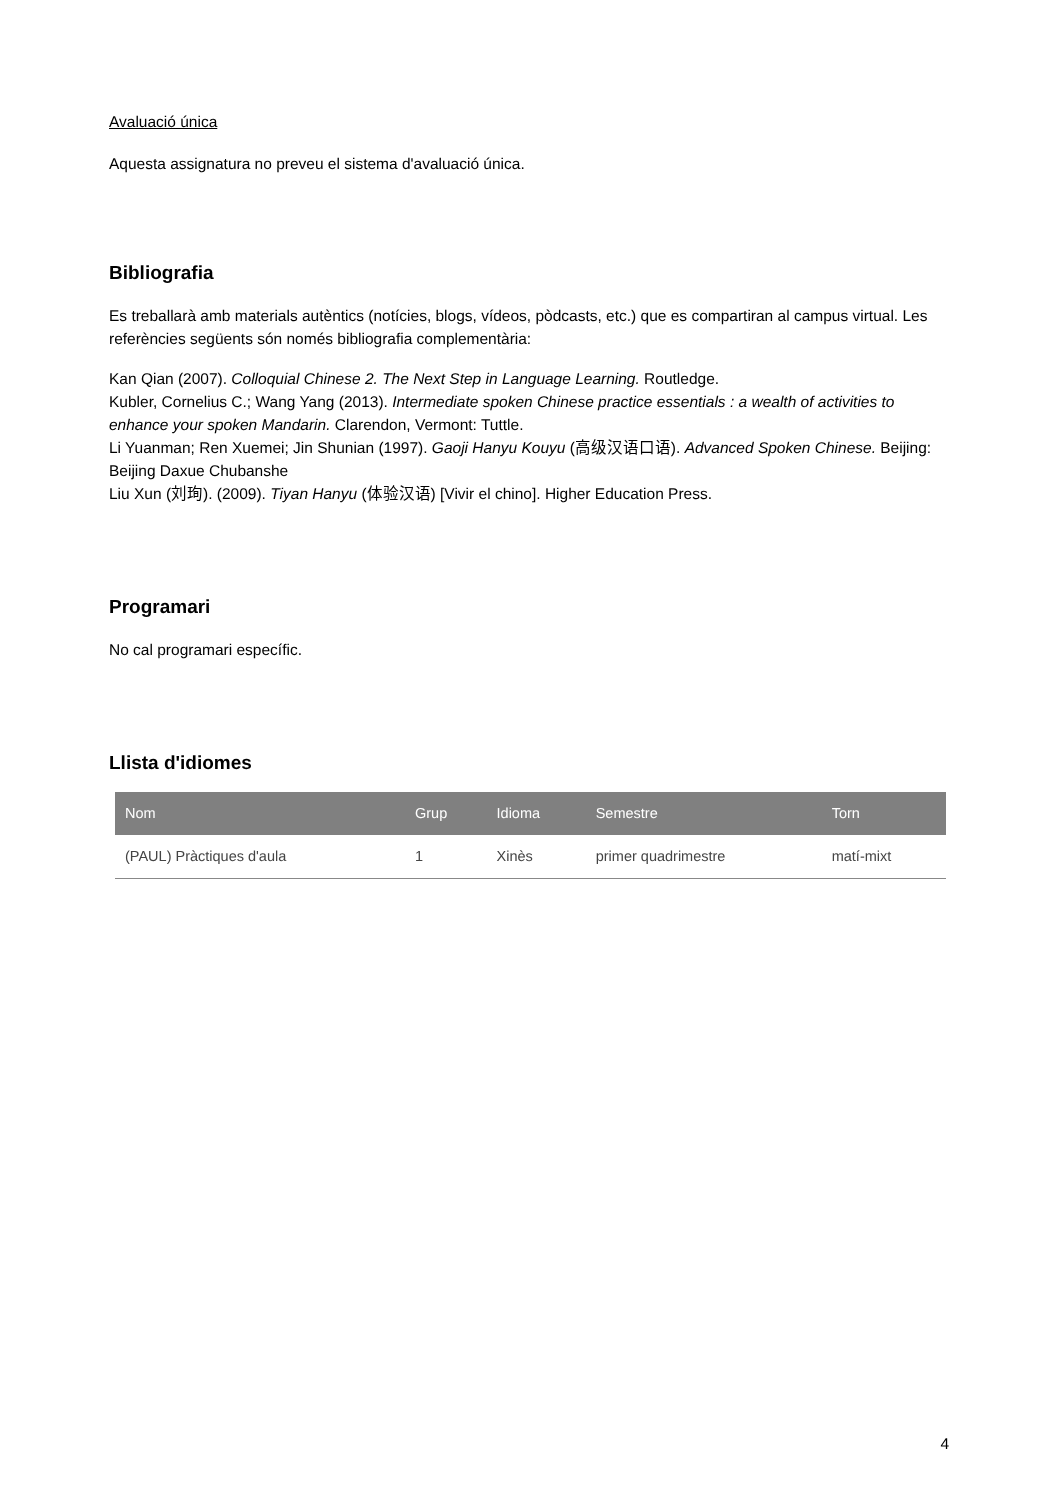Avaluació única
Aquesta assignatura no preveu el sistema d'avaluació única.
Bibliografia
Es treballarà amb materials autèntics (notícies, blogs, vídeos, pòdcasts, etc.) que es compartiran al campus virtual. Les referències següents són només bibliografia complementària:
Kan Qian (2007). Colloquial Chinese 2. The Next Step in Language Learning. Routledge.
Kubler, Cornelius C.; Wang Yang (2013). Intermediate spoken Chinese practice essentials : a wealth of activities to enhance your spoken Mandarin. Clarendon, Vermont: Tuttle.
Li Yuanman; Ren Xuemei; Jin Shunian (1997). Gaoji Hanyu Kouyu (高级汉语口语). Advanced Spoken Chinese. Beijing: Beijing Daxue Chubanshe
Liu Xun (刘珣). (2009). Tiyan Hanyu (体验汉语) [Vivir el chino]. Higher Education Press.
Programari
No cal programari específic.
Llista d'idiomes
| Nom | Grup | Idioma | Semestre | Torn |
| --- | --- | --- | --- | --- |
| (PAUL) Pràctiques d'aula | 1 | Xinès | primer quadrimestre | matí-mixt |
4